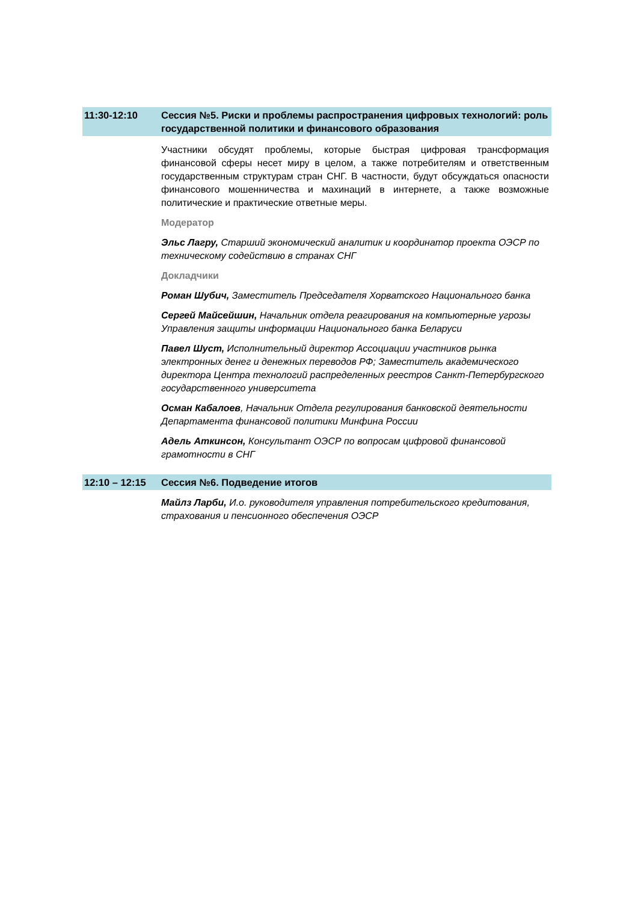11:30-12:10 Сессия №5. Риски и проблемы распространения цифровых технологий: роль государственной политики и финансового образования
Участники обсудят проблемы, которые быстрая цифровая трансформация финансовой сферы несет миру в целом, а также потребителям и ответственным государственным структурам стран СНГ. В частности, будут обсуждаться опасности финансового мошенничества и махинаций в интернете, а также возможные политические и практические ответные меры.
Модератор
Эльс Лагру, Старший экономический аналитик и координатор проекта ОЭСР по техническому содействию в странах СНГ
Докладчики
Роман Шубич, Заместитель Председателя Хорватского Национального банка
Сергей Майсейшин, Начальник отдела реагирования на компьютерные угрозы Управления защиты информации Национального банка Беларуси
Павел Шуст, Исполнительный директор Ассоциации участников рынка электронных денег и денежных переводов РФ; Заместитель академического директора Центра технологий распределенных реестров Санкт-Петербургского государственного университета
Осман Кабалоев, Начальник Отдела регулирования банковской деятельности Департамента финансовой политики Минфина России
Адель Аткинсон, Консультант ОЭСР по вопросам цифровой финансовой грамотности в СНГ
12:10 – 12:15
Сессия №6. Подведение итогов
Майлз Ларби, И.о. руководителя управления потребительского кредитования, страхования и пенсионного обеспечения ОЭСР